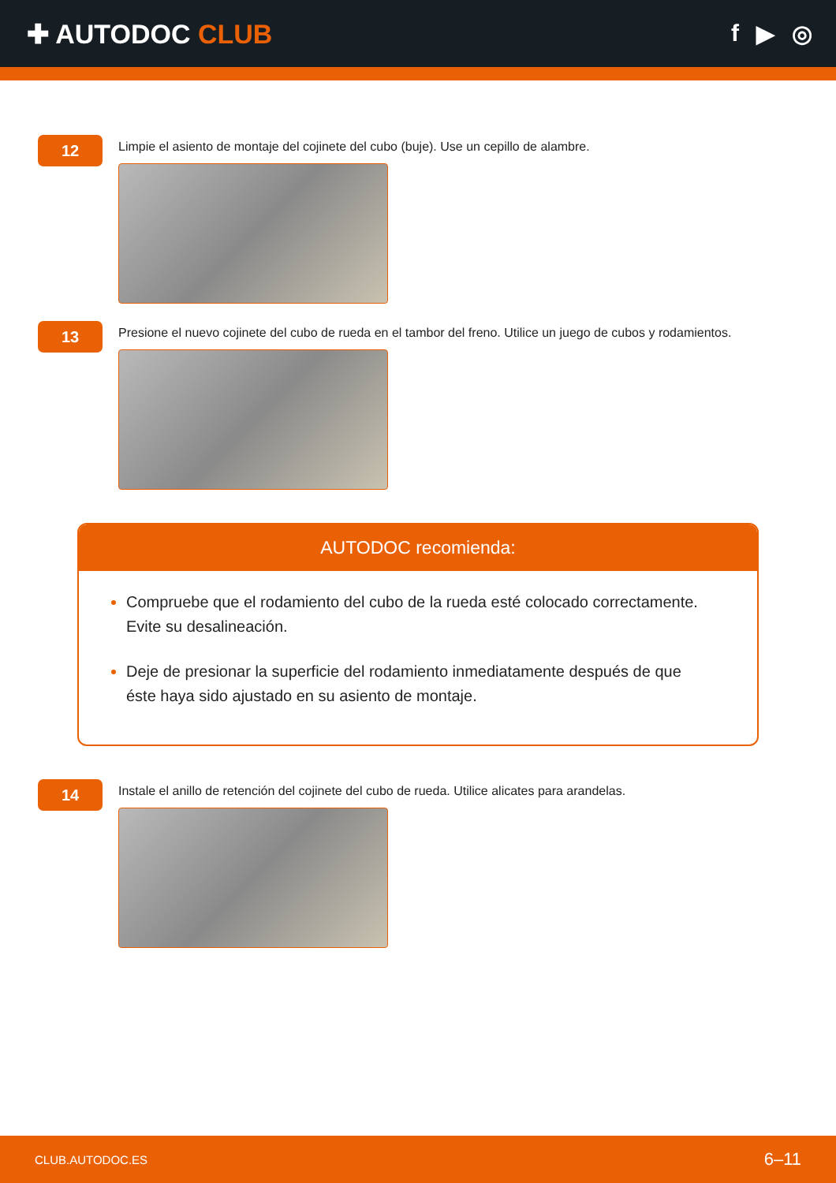✚ AUTODOC CLUB f ▶ ◎
12
Limpie el asiento de montaje del cojinete del cubo (buje). Use un cepillo de alambre.
13
Presione el nuevo cojinete del cubo de rueda en el tambor del freno. Utilice un juego de cubos y rodamientos.
AUTODOC recomienda:
Compruebe que el rodamiento del cubo de la rueda esté colocado correctamente. Evite su desalineación.
Deje de presionar la superficie del rodamiento inmediatamente después de que éste haya sido ajustado en su asiento de montaje.
14
Instale el anillo de retención del cojinete del cubo de rueda. Utilice alicates para arandelas.
CLUB.AUTODOC.ES 6–11